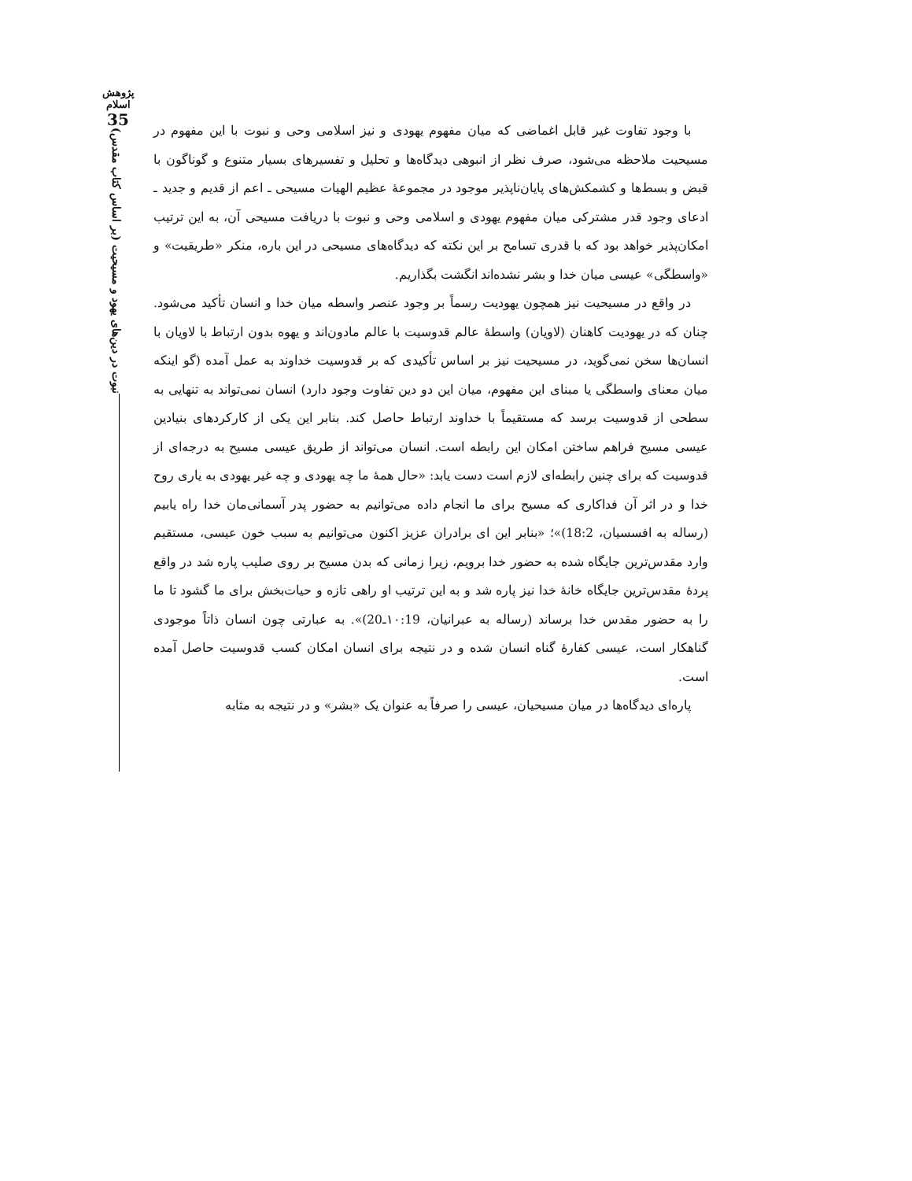پژوهش اسلام
35
نبوت در دین‌های یهود و مسیحیت (بر اساس کتاب مقدس)
با وجود تفاوت غیر قابل اغماضی که میان مفهوم یهودی و نیز اسلامی وحی و نبوت با این مفهوم در مسیحیت ملاحظه می‌شود، صرف نظر از انبوهی دیدگاه‌ها و تحلیل و تفسیرهای بسیار متنوع و گوناگون با قبض و بسط‌ها و کشمکش‌های پایان‌ناپذیر موجود در مجموعهٔ عظیم الهیات مسیحی ـ اعم از قدیم و جدید ـ ادعای وجود قدر مشترکی میان مفهوم یهودی و اسلامی وحی و نبوت با دریافت مسیحی آن، به این ترتیب امکان‌پذیر خواهد بود که با قدری تسامح بر این نکته که دیدگاه‌های مسیحی در این باره، منکر «طریقیت» و «واسطگی» عیسی میان خدا و بشر نشده‌اند انگشت بگذاریم.
در واقع در مسیحیت نیز همچون یهودیت رسماً بر وجود عنصر واسطه میان خدا و انسان تأکید می‌شود. چنان که در یهودیت کاهنان (لاویان) واسطهٔ عالم قدوسیت با عالم مادون‌اند و یهوه بدون ارتباط با لاویان با انسان‌ها سخن نمی‌گوید، در مسیحیت نیز بر اساس تأکیدی که بر قدوسیت خداوند به عمل آمده (گو اینکه میان معنای واسطگی یا مبنای این مفهوم، میان این دو دین تفاوت وجود دارد) انسان نمی‌تواند به تنهایی به سطحی از قدوسیت برسد که مستقیماً با خداوند ارتباط حاصل کند. بنابر این یکی از کارکردهای بنیادین عیسی مسیح فراهم ساختن امکان این رابطه است. انسان می‌تواند از طریق عیسی مسیح به درجه‌ای از قدوسیت که برای چنین رابطه‌ای لازم است دست یابد: «حال همهٔ ما چه یهودی و چه غیر یهودی به یاری روح خدا و در اثر آن فداکاری که مسیح برای ما انجام داده می‌توانیم به حضور پدر آسمانی‌مان خدا راه یابیم (رساله به افسسیان، 18:2)»؛ «بنابر این ای برادران عزیز اکنون می‌توانیم به سبب خون عیسی، مستقیم وارد مقدس‌ترین جایگاه شده به حضور خدا برویم، زیرا زمانی که بدن مسیح بر روی صلیب پاره شد در واقع پردهٔ مقدس‌ترین جایگاه خانهٔ خدا نیز پاره شد و به این ترتیب او راهی تازه و حیات‌بخش برای ما گشود تا ما را به حضور مقدس خدا برساند (رساله به عبرانیان، ۱۰:19ـ20)». به عبارتی چون انسان ذاتاً موجودی گناهکار است، عیسی کفارهٔ گناه انسان شده و در نتیجه برای انسان امکان کسب قدوسیت حاصل آمده است.
پاره‌ای دیدگاه‌ها در میان مسیحیان، عیسی را صرفاً به عنوان یک «بشر» و در نتیجه به مثابه